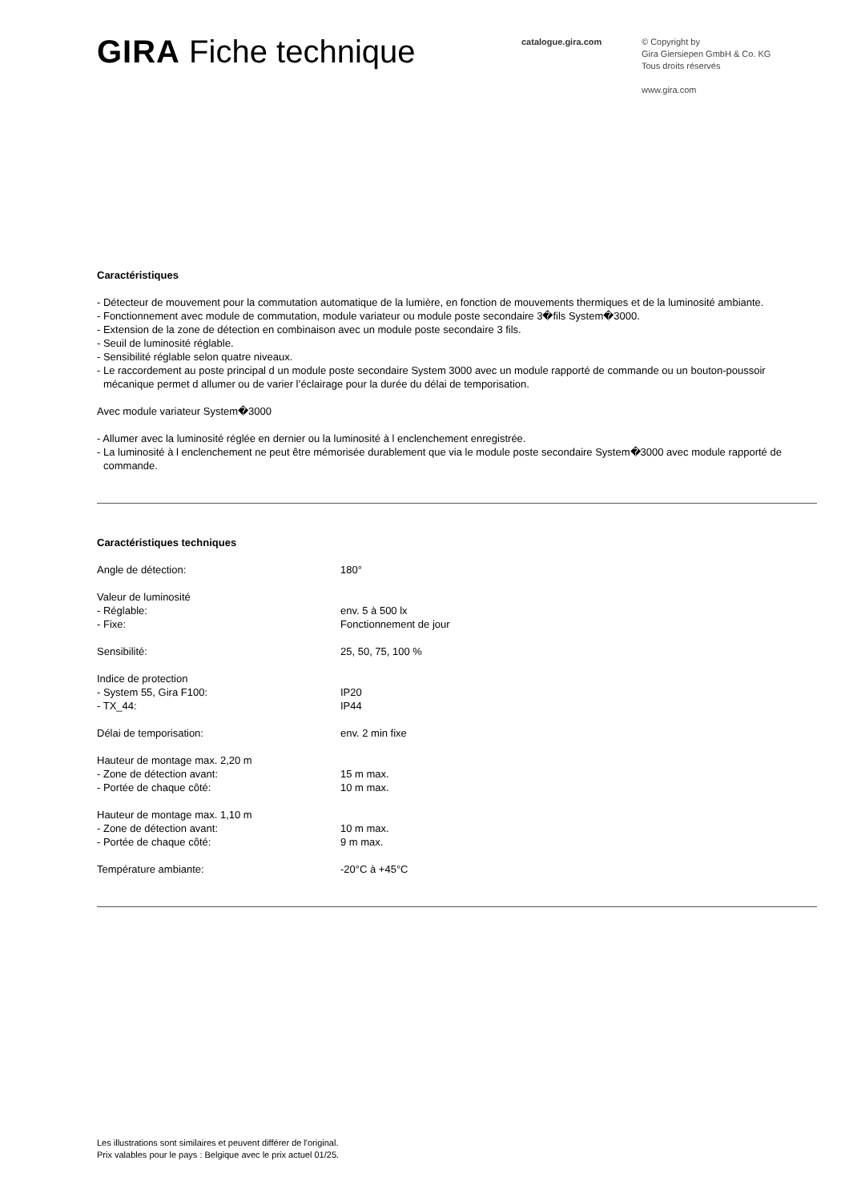GIRA Fiche technique
catalogue.gira.com
© Copyright by
Gira Giersiepen GmbH & Co. KG
Tous droits réservés
www.gira.com
Caractéristiques
- Détecteur de mouvement pour la commutation automatique de la lumière, en fonction de mouvements thermiques et de la luminosité ambiante.
- Fonctionnement avec module de commutation, module variateur ou module poste secondaire 3�fils System�3000.
- Extension de la zone de détection en combinaison avec un module poste secondaire 3 fils.
- Seuil de luminosité réglable.
- Sensibilité réglable selon quatre niveaux.
- Le raccordement au poste principal d un module poste secondaire System 3000 avec un module rapporté de commande ou un bouton-poussoir mécanique permet d allumer ou de varier l’éclairage pour la durée du délai de temporisation.
Avec module variateur System�3000
- Allumer avec la luminosité réglée en dernier ou la luminosité à l enclenchement enregistrée.
- La luminosité à l enclenchement ne peut être mémorisée durablement que via le module poste secondaire System�3000 avec module rapporté de commande.
Caractéristiques techniques
| Angle de détection: | 180° |
| Valeur de luminosité | |
| - Réglable: | env. 5 à 500 lx |
| - Fixe: | Fonctionnement de jour |
| Sensibilité: | 25, 50, 75, 100 % |
| Indice de protection | |
| - System 55, Gira F100: | IP20 |
| - TX_44: | IP44 |
| Délai de temporisation: | env. 2 min fixe |
| Hauteur de montage max. 2,20 m | |
| - Zone de détection avant: | 15 m max. |
| - Portée de chaque côté: | 10 m max. |
| Hauteur de montage max. 1,10 m | |
| - Zone de détection avant: | 10 m max. |
| - Portée de chaque côté: | 9 m max. |
| Température ambiante: | -20°C à +45°C |
Les illustrations sont similaires et peuvent différer de l'original.
Prix valables pour le pays : Belgique avec le prix actuel 01/25.